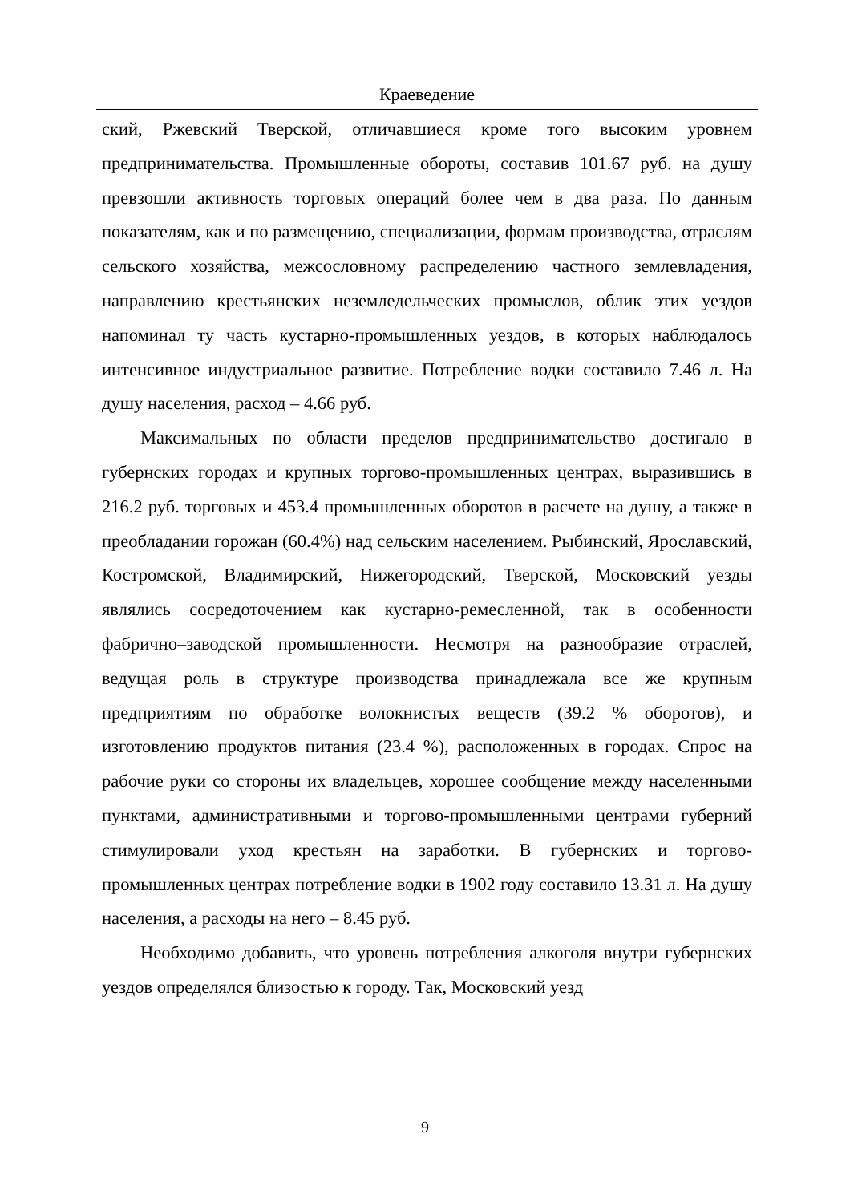Краеведение
ский, Ржевский Тверской, отличавшиеся кроме того высоким уровнем предпринимательства. Промышленные обороты, составив 101.67 руб. на душу превзошли активность торговых операций более чем в два раза. По данным показателям, как и по размещению, специализации, формам производства, отраслям сельского хозяйства, межсословному распределению частного землевладения, направлению крестьянских неземледельческих промыслов, облик этих уездов напоминал ту часть кустарно-промышленных уездов, в которых наблюдалось интенсивное индустриальное развитие. Потребление водки составило 7.46 л. На душу населения, расход – 4.66 руб.
Максимальных по области пределов предпринимательство достигало в губернских городах и крупных торгово-промышленных центрах, выразившись в 216.2 руб. торговых и 453.4 промышленных оборотов в расчете на душу, а также в преобладании горожан (60.4%) над сельским населением. Рыбинский, Ярославский, Костромской, Владимирский, Нижегородский, Тверской, Московский уезды являлись сосредоточением как кустарно-ремесленной, так в особенности фабрично–заводской промышленности. Несмотря на разнообразие отраслей, ведущая роль в структуре производства принадлежала все же крупным предприятиям по обработке волокнистых веществ (39.2 % оборотов), и изготовлению продуктов питания (23.4 %), расположенных в городах. Спрос на рабочие руки со стороны их владельцев, хорошее сообщение между населенными пунктами, административными и торгово-промышленными центрами губерний стимулировали уход крестьян на заработки. В губернских и торгово-промышленных центрах потребление водки в 1902 году составило 13.31 л. На душу населения, а расходы на него – 8.45 руб.
Необходимо добавить, что уровень потребления алкоголя внутри губернских уездов определялся близостью к городу. Так, Московский уезд
9